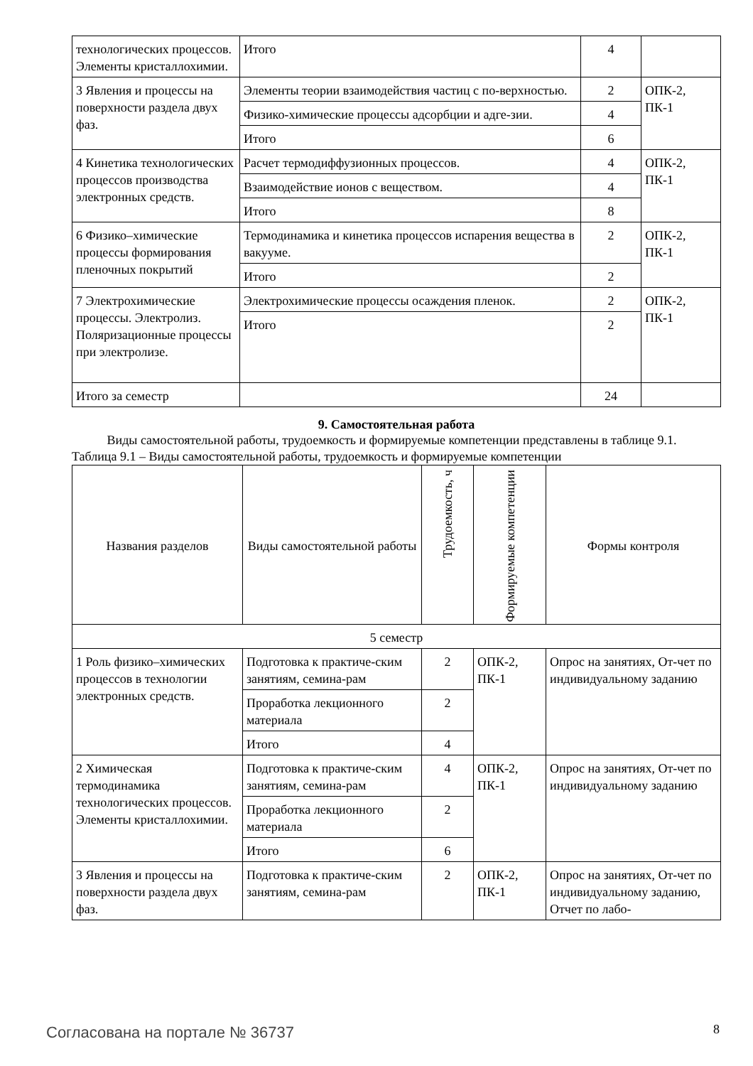| технологических процессов. Элементы кристаллохимии. | Итого | 4 | |
| 3 Явления и процессы на поверхности раздела двух фаз. | Элементы теории взаимодействия частиц с по-верхностью. | 2 | ОПК-2, ПК-1 |
| | Физико-химические процессы адсорбции и адге-зии. | 4 | |
| | Итого | 6 | |
| 4 Кинетика технологических процессов производства электронных средств. | Расчет термодиффузионных процессов. | 4 | ОПК-2, ПК-1 |
| | Взаимодействие ионов с веществом. | 4 | |
| | Итого | 8 | |
| 6 Физико–химические процессы формирования пленочных покрытий | Термодинамика и кинетика процессов испарения вещества в вакууме. | 2 | ОПК-2, ПК-1 |
| | Итого | 2 | |
| 7 Электрохимические процессы. Электролиз. Поляризационные процессы при электролизе. | Электрохимические процессы осаждения пленок. | 2 | ОПК-2, ПК-1 |
| | Итого | 2 | |
| Итого за семестр | | 24 | |
9. Самостоятельная работа
Виды самостоятельной работы, трудоемкость и формируемые компетенции представлены в таблице 9.1.
Таблица 9.1 – Виды самостоятельной работы, трудоемкость и формируемые компетенции
| Названия разделов | Виды самостоятельной работы | Трудоемкость, ч | Формируемые компетенции | Формы контроля |
| --- | --- | --- | --- | --- |
| 5 семестр | | | | |
| 1 Роль физико–химических процессов в технологии электронных средств. | Подготовка к практиче-ским занятиям, семина-рам | 2 | ОПК-2, ПК-1 | Опрос на занятиях, От-чет по индивидуальному заданию |
| | Проработка лекционного материала | 2 | | |
| | Итого | 4 | | |
| 2 Химическая термодинамика технологических процессов. Элементы кристаллохимии. | Подготовка к практиче-ским занятиям, семина-рам | 4 | ОПК-2, ПК-1 | Опрос на занятиях, От-чет по индивидуальному заданию |
| | Проработка лекционного материала | 2 | | |
| | Итого | 6 | | |
| 3 Явления и процессы на поверхности раздела двух фаз. | Подготовка к практиче-ским занятиям, семина-рам | 2 | ОПК-2, ПК-1 | Опрос на занятиях, От-чет по индивидуальному заданию, Отчет по лабо- |
Согласована на портале № 36737 8